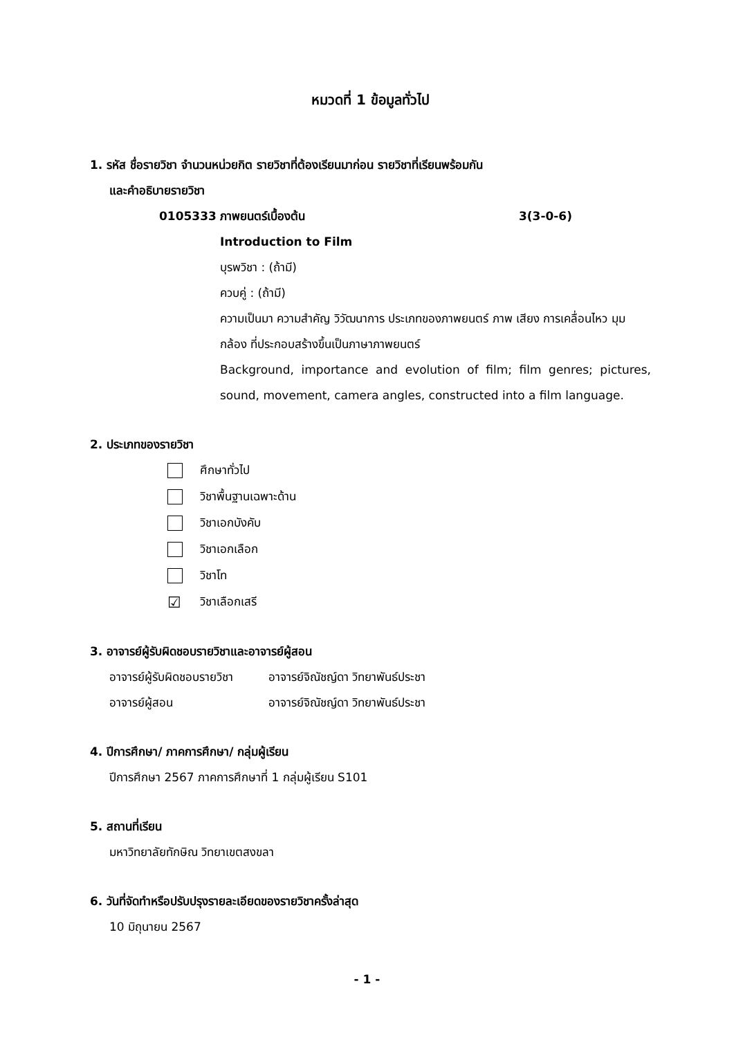หมวดที่ 1 ข้อมูลทั่วไป
1. รหัส ชื่อรายวิชา จำนวนหน่วยกิต รายวิชาที่ต้องเรียนมาก่อน รายวิชาที่เรียนพร้อมกัน
และคำอธิบายรายวิชา
0105333 ภาพยนตร์เบื้องต้น 3(3-0-6)
Introduction to Film
บุรพวิชา : (ถ้ามี)
ควบคู่ : (ถ้ามี)
ความเป็นมา ความสำคัญ วิวัฒนาการ ประเภทของภาพยนตร์ ภาพ เสียง การเคลื่อนไหว มุมกล้อง ที่ประกอบสร้างขึ้นเป็นภาษาภาพยนตร์
Background, importance and evolution of film; film genres; pictures, sound, movement, camera angles, constructed into a film language.
2. ประเภทของรายวิชา
ศึกษาทั่วไป
วิชาพื้นฐานเฉพาะด้าน
วิชาเอกบังคับ
วิชาเอกเลือก
วิชาโท
☑ วิชาเลือกเสรี
3. อาจารย์ผู้รับผิดชอบรายวิชาและอาจารย์ผู้สอน
อาจารย์ผู้รับผิดชอบรายวิชา อาจารย์จิณัชญ์ดา วิทยาพันธ์ประชา อาจารย์ผู้สอน อาจารย์จิณัชญ์ดา วิทยาพันธ์ประชา
4. ปีการศึกษา/ ภาคการศึกษา/ กลุ่มผู้เรียน
ปีการศึกษา 2567 ภาคการศึกษาที่ 1 กลุ่มผู้เรียน S101
5. สถานที่เรียน
มหาวิทยาลัยทักษิณ วิทยาเขตสงขลา
6. วันที่จัดทำหรือปรับปรุงรายละเอียดของรายวิชาครั้งล่าสุด
10 มิถุนายน 2567
- 1 -